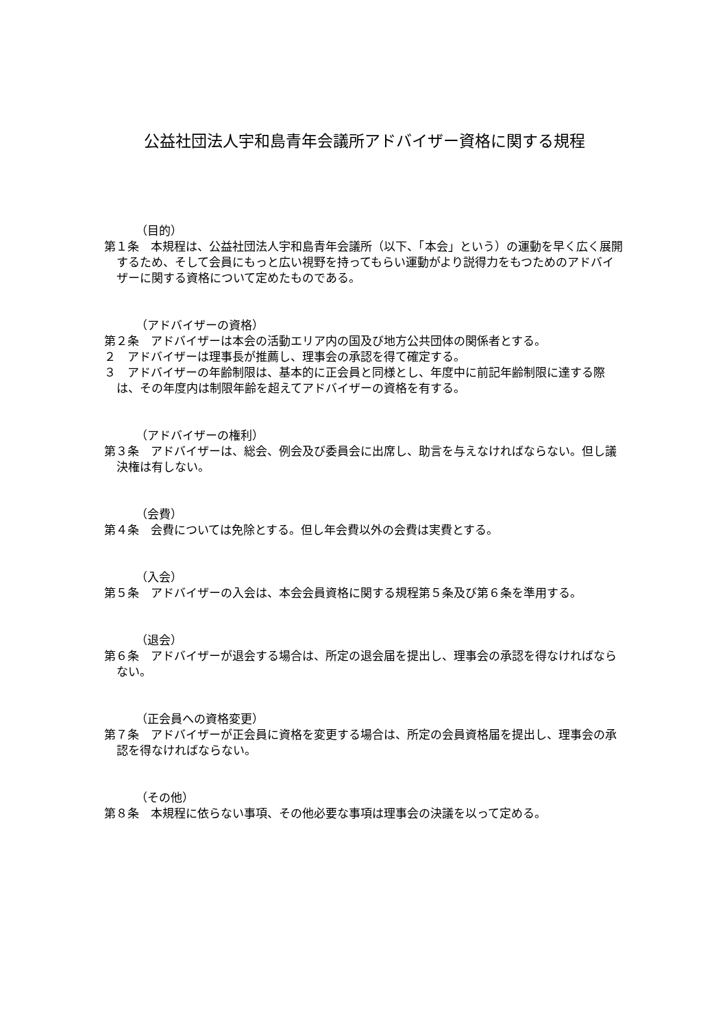公益社団法人宇和島青年会議所アドバイザー資格に関する規程
（目的）
第１条　本規程は、公益社団法人宇和島青年会議所（以下、「本会」という）の運動を早く広く展開するため、そして会員にもっと広い視野を持ってもらい運動がより説得力をもつためのアドバイザーに関する資格について定めたものである。
（アドバイザーの資格）
第２条　アドバイザーは本会の活動エリア内の国及び地方公共団体の関係者とする。
２　アドバイザーは理事長が推薦し、理事会の承認を得て確定する。
３　アドバイザーの年齢制限は、基本的に正会員と同様とし、年度中に前記年齢制限に達する際は、その年度内は制限年齢を超えてアドバイザーの資格を有する。
（アドバイザーの権利）
第３条　アドバイザーは、総会、例会及び委員会に出席し、助言を与えなければならない。但し議決権は有しない。
（会費）
第４条　会費については免除とする。但し年会費以外の会費は実費とする。
（入会）
第５条　アドバイザーの入会は、本会会員資格に関する規程第５条及び第６条を準用する。
（退会）
第６条　アドバイザーが退会する場合は、所定の退会届を提出し、理事会の承認を得なければならない。
（正会員への資格変更）
第７条　アドバイザーが正会員に資格を変更する場合は、所定の会員資格届を提出し、理事会の承認を得なければならない。
（その他）
第８条　本規程に依らない事項、その他必要な事項は理事会の決議を以って定める。